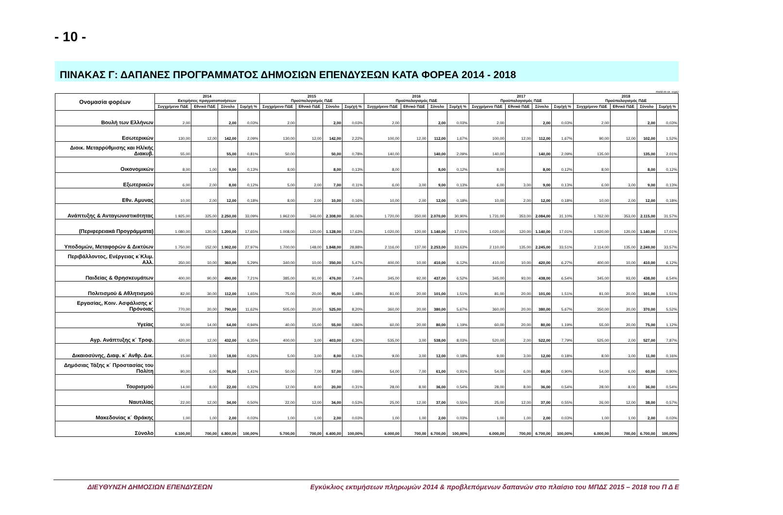- 10 -
ΠΙΝΑΚΑΣ Γ: ΔΑΠΑΝΕΣ ΠΡΟΓΡΑΜΜΑΤΟΣ ΔΗΜΟΣΙΩΝ ΕΠΕΝΔΥΣΕΩΝ ΚΑΤΑ ΦΟΡΕΑ 2014 - 2018
ποσά σε εκ. ευρώ
| Ονομασία φορέων | 2014 Εκτιμήσεις πραγματοποιήσεων | | | | 2015 Προϋπολογισμός ΠΔΕ | | | | 2016 Προϋπολογισμός ΠΔΕ | | | | 2017 Προϋπολογισμός ΠΔΕ | | | | 2018 Προϋπολογισμός ΠΔΕ | | | |
| --- | --- | --- | --- | --- | --- | --- | --- | --- | --- | --- | --- | --- | --- | --- | --- | --- | --- | --- | --- | --- |
| | Συγχρ/μενο ΠΔΕ | Εθνικό ΠΔΕ | Σύνολο | Συμ/χή % | Συγχρ/μενο ΠΔΕ | Εθνικό ΠΔΕ | Σύνολο | Συμ/χή % | Συγχρ/μενο ΠΔΕ | Εθνικό ΠΔΕ | Σύνολο | Συμ/χή % | Συγχρ/μενο ΠΔΕ | Εθνικό ΠΔΕ | Σύνολο | Συμ/χή % | Συγχρ/μενο ΠΔΕ | Εθνικό ΠΔΕ | Σύνολο | Συμ/χή % |
| Βουλή των Ελλήνων | 2,00 | | 2,00 | 0,03% | 2,00 | | 2,00 | 0,03% | 2,00 | | 2,00 | 0,03% | 2,00 | | 2,00 | 0,03% | 2,00 | | 2,00 | 0,03% |
| Εσωτερικών | 130,00 | 12,00 | 142,00 | 2,09% | 130,00 | 12,00 | 142,00 | 2,22% | 100,00 | 12,00 | 112,00 | 1,67% | 100,00 | 12,00 | 112,00 | 1,67% | 90,00 | 12,00 | 102,00 | 1,52% |
| Διοικ. Μεταρρύθμισης και Ηλ/κής Διακυβ. | 55,00 | | 55,00 | 0,81% | 50,00 | | 50,00 | 0,78% | 140,00 | | 140,00 | 2,09% | 140,00 | | 140,00 | 2,09% | 135,00 | | 135,00 | 2,01% |
| Οικονομικών | 8,00 | 1,00 | 9,00 | 0,13% | 8,00 | | 8,00 | 0,13% | 8,00 | | 8,00 | 0,12% | 8,00 | | 8,00 | 0,12% | 8,00 | | 8,00 | 0,12% |
| Εξωτερικών | 6,00 | 2,00 | 8,00 | 0,12% | 5,00 | 2,00 | 7,00 | 0,11% | 6,00 | 3,00 | 9,00 | 0,13% | 6,00 | 3,00 | 9,00 | 0,13% | 6,00 | 3,00 | 9,00 | 0,13% |
| Εθν. Αμυνας | 10,00 | 2,00 | 12,00 | 0,18% | 8,00 | 2,00 | 10,00 | 0,16% | 10,00 | 2,00 | 12,00 | 0,18% | 10,00 | 2,00 | 12,00 | 0,18% | 10,00 | 2,00 | 12,00 | 0,18% |
| Ανάπτυξης & Ανταγωνιστικότητας | 1.925,00 | 325,00 | 2.250,00 | 33,09% | 1.962,00 | 346,00 | 2.308,00 | 36,06% | 1.720,00 | 350,00 | 2.070,00 | 30,90% | 1.731,00 | 353,00 | 2.084,00 | 31,10% | 1.762,00 | 353,00 | 2.115,00 | 31,57% |
| (Περιφερειακά Προγράμματα) | 1.080,00 | 120,00 | 1.200,00 | 17,65% | 1.008,00 | 120,00 | 1.128,00 | 17,63% | 1.020,00 | 120,00 | 1.140,00 | 17,01% | 1.020,00 | 120,00 | 1.140,00 | 17,01% | 1.020,00 | 120,00 | 1.140,00 | 17,01% |
| Υποδομών, Μεταφορών & Δικτύων | 1.750,00 | 152,00 | 1.902,00 | 27,97% | 1.700,00 | 148,00 | 1.848,00 | 28,88% | 2.116,00 | 137,00 | 2.253,00 | 33,63% | 2.110,00 | 135,00 | 2.245,00 | 33,51% | 2.114,00 | 135,00 | 2.249,00 | 33,57% |
| Περιβάλλοντος, Ενέργειας κ΄Κλιμ. Αλλ. | 350,00 | 10,00 | 360,00 | 5,29% | 340,00 | 10,00 | 350,00 | 5,47% | 400,00 | 10,00 | 410,00 | 6,12% | 410,00 | 10,00 | 420,00 | 6,27% | 400,00 | 10,00 | 410,00 | 6,12% |
| Παιδείας & Θρησκευμάτων | 400,00 | 90,00 | 490,00 | 7,21% | 385,00 | 91,00 | 476,00 | 7,44% | 345,00 | 92,00 | 437,00 | 6,52% | 345,00 | 93,00 | 438,00 | 6,54% | 345,00 | 93,00 | 438,00 | 6,54% |
| Πολιτισμού & Αθλητισμού | 82,00 | 30,00 | 112,00 | 1,65% | 75,00 | 20,00 | 95,00 | 1,48% | 81,00 | 20,00 | 101,00 | 1,51% | 81,00 | 20,00 | 101,00 | 1,51% | 81,00 | 20,00 | 101,00 | 1,51% |
| Εργασίας, Κοιν. Ασφάλισης κ΄ Πρόνοιας | 770,00 | 20,00 | 790,00 | 11,62% | 505,00 | 20,00 | 525,00 | 8,20% | 360,00 | 20,00 | 380,00 | 5,67% | 360,00 | 20,00 | 380,00 | 5,67% | 350,00 | 20,00 | 370,00 | 5,52% |
| Υγείας | 50,00 | 14,00 | 64,00 | 0,94% | 40,00 | 15,00 | 55,00 | 0,86% | 60,00 | 20,00 | 80,00 | 1,19% | 60,00 | 20,00 | 80,00 | 1,19% | 55,00 | 20,00 | 75,00 | 1,12% |
| Αγρ. Ανάπτυξης κ΄ Τροφ. | 420,00 | 12,00 | 432,00 | 6,35% | 400,00 | 3,00 | 403,00 | 6,30% | 535,00 | 3,00 | 538,00 | 8,03% | 520,00 | 2,00 | 522,00 | 7,79% | 525,00 | 2,00 | 527,00 | 7,87% |
| Δικαιοσύνης, Διαφ. κ΄ Ανθρ. Δικ. | 15,00 | 3,00 | 18,00 | 0,26% | 5,00 | 3,00 | 8,00 | 0,13% | 9,00 | 3,00 | 12,00 | 0,18% | 9,00 | 3,00 | 12,00 | 0,18% | 8,00 | 3,00 | 11,00 | 0,16% |
| Δημόσιας Τάξης κ΄ Προστασίας του Πολίτη | 90,00 | 6,00 | 96,00 | 1,41% | 50,00 | 7,00 | 57,00 | 0,89% | 54,00 | 7,00 | 61,00 | 0,91% | 54,00 | 6,00 | 60,00 | 0,90% | 54,00 | 6,00 | 60,00 | 0,90% |
| Τουρισμού | 14,00 | 8,00 | 22,00 | 0,32% | 12,00 | 8,00 | 20,00 | 0,31% | 28,00 | 8,00 | 36,00 | 0,54% | 28,00 | 8,00 | 36,00 | 0,54% | 28,00 | 8,00 | 36,00 | 0,54% |
| Ναυτιλίας | 22,00 | 12,00 | 34,00 | 0,50% | 22,00 | 12,00 | 34,00 | 0,53% | 25,00 | 12,00 | 37,00 | 0,55% | 25,00 | 12,00 | 37,00 | 0,55% | 26,00 | 12,00 | 38,00 | 0,57% |
| Μακεδονίας κ΄ Θράκης | 1,00 | 1,00 | 2,00 | 0,03% | 1,00 | 1,00 | 2,00 | 0,03% | 1,00 | 1,00 | 2,00 | 0,03% | 1,00 | 1,00 | 2,00 | 0,03% | 1,00 | 1,00 | 2,00 | 0,03% |
| Σύνολο | 6.100,00 | 700,00 | 6.800,00 | 100,00% | 5.700,00 | 700,00 | 6.400,00 | 100,00% | 6.000,00 | 700,00 | 6.700,00 | 100,00% | 6.000,00 | 700,00 | 6.700,00 | 100,00% | 6.000,00 | 700,00 | 6.700,00 | 100,00% |
ΔΙΕΥΘΥΝΣΗ ΔΗΜΟΣΙΩΝ ΕΠΕΝΔΥΣΕΩΝ Εγκύκλιος εκτιμήσεων πληρωμών 2014 & προβλεπόμενων δαπανών στο πλαίσιο του ΜΠΔΣ 2015 – 2018 του Π Δ Ε